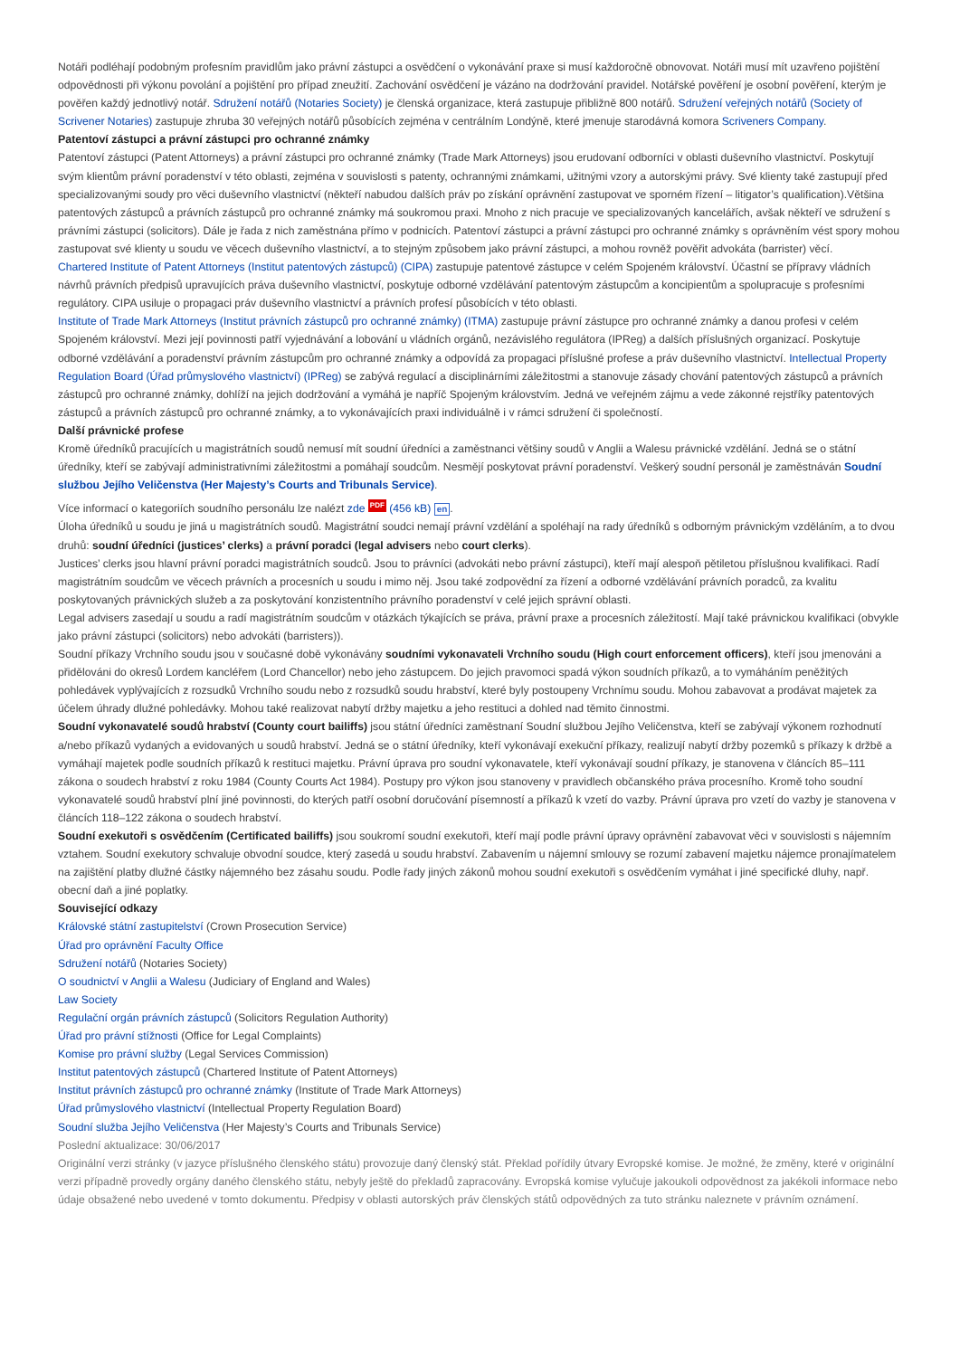Notáři podléhají podobným profesním pravidlům jako právní zástupci a osvědčení o vykonávání praxe si musí každoročně obnovovat. Notáři musí mít uzavřeno pojištění odpovědnosti při výkonu povolání a pojištění pro případ zneužití. Zachování osvědčení je vázáno na dodržování pravidel. Notářské pověření je osobní pověření, kterým je pověřen každý jednotlivý notář. Sdružení notářů (Notaries Society) je členská organizace, která zastupuje přibližně 800 notářů. Sdružení veřejných notářů (Society of Scrivener Notaries) zastupuje zhruba 30 veřejných notářů působících zejména v centrálním Londýně, které jmenuje starodávná komora Scriveners Company.
Patentoví zástupci a právní zástupci pro ochranné známky
Patentoví zástupci (Patent Attorneys) a právní zástupci pro ochranné známky (Trade Mark Attorneys) jsou erudovaní odborníci v oblasti duševního vlastnictví. Poskytují svým klientům právní poradenství v této oblasti, zejména v souvislosti s patenty, ochrannými známkami, užitnými vzory a autorskými právy. Své klienty také zastupují před specializovanými soudy pro věci duševního vlastnictví (někteří nabudou dalších práv po získání oprávnění zastupovat ve sporném řízení – litigator’s qualification).Většina patentových zástupců a právních zástupců pro ochranné známky má soukromou praxi. Mnoho z nich pracuje ve specializovaných kancelářích, avšak někteří ve sdružení s právními zástupci (solicitors). Dále je řada z nich zaměstnána přímo v podnicích. Patentoví zástupci a právní zástupci pro ochranné známky s oprávněním vést spory mohou zastupovat své klienty u soudu ve věcech duševního vlastnictví, a to stejným způsobem jako právní zástupci, a mohou rovněž pověřit advokáta (barrister) věcí.
Chartered Institute of Patent Attorneys (Institut patentových zástupců) (CIPA) zastupuje patentové zástupce v celém Spojeném království. Účastní se přípravy vládních návrhů právních předpisů upravujících práva duševního vlastnictví, poskytuje odborné vzdělávání patentovým zástupcům a koncipientům a spolupracuje s profesními regulátory. CIPA usiluje o propagaci práv duševního vlastnictví a právních profesí působících v této oblasti.
Institute of Trade Mark Attorneys (Institut právních zástupců pro ochranné známky) (ITMA) zastupuje právní zástupce pro ochranné známky a danou profesi v celém Spojeném království. Mezi její povinnosti patří vyjednávání a lobování u vládních orgánů, nezávislého regulátora (IPReg) a dalších příslušných organizací. Poskytuje odborné vzdělávání a poradenství právním zástupcům pro ochranné známky a odpovídá za propagaci příslušné profese a práv duševního vlastnictví. Intellectual Property Regulation Board (Úřad průmyslového vlastnictví) (IPReg) se zabývá regulací a disciplinárními záležitostmi a stanovuje zásady chování patentových zástupců a právních zástupců pro ochranné známky, dohlíží na jejich dodržování a vymáhá je napříč Spojeným královstvím. Jedná ve veřejném zájmu a vede zákonné rejstříky patentových zástupců a právních zástupců pro ochranné známky, a to vykonávajících praxi individuálně i v rámci sdružení či společností.
Další právnické profese
Kromě úředníků pracujících u magistrátních soudů nemusí mít soudní úředníci a zaměstnanci většiny soudů v Anglii a Walesu právnické vzdělání. Jedná se o státní úředníky, kteří se zabývají administrativními záležitostmi a pomáhají soudcům. Nesmějí poskytovat právní poradenství. Veškerý soudní personál je zaměstnáván Soudní službou Jejího Veličenstva (Her Majesty’s Courts and Tribunals Service).
Více informací o kategoriích soudního personálu lze nalézt zde PDF (456 kB) en.
Úloha úředníků u soudu je jiná u magistrátních soudů. Magistrátní soudci nemají právní vzdělání a spoléhají na rady úředníků s odborným právnickým vzděláním, a to dvou druhů: soudní úředníci (justices’ clerks) a právní poradci (legal advisers nebo court clerks).
Justices’ clerks jsou hlavní právní poradci magistrátních soudců. Jsou to právníci (advokáti nebo právní zástupci), kteří mají alespoň pětiletou příslušnou kvalifikaci. Radí magistrátním soudcům ve věcech právních a procesních u soudu i mimo něj. Jsou také zodpovědní za řízení a odborné vzdělávání právních poradců, za kvalitu poskytovaných právnických služeb a za poskytování konzistentního právního poradenství v celé jejich správní oblasti.
Legal advisers zasedají u soudu a radí magistrátním soudcům v otázkách týkajících se práva, právní praxe a procesních záležitostí. Mají také právnickou kvalifikaci (obvykle jako právní zástupci (solicitors) nebo advokáti (barristers)).
Soudní příkazy Vrchního soudu jsou v současné době vykonávány soudními vykonavateli Vrchního soudu (High court enforcement officers), kteří jsou jmenováni a přidělováni do okresů Lordem kancléřem (Lord Chancellor) nebo jeho zástupcem. Do jejich pravomoci spadá výkon soudních příkazů, a to vymáháním peněžitých pohledávek vyplývajících z rozsudků Vrchního soudu nebo z rozsudků soudu hrabství, které byly postoupeny Vrchnímu soudu. Mohou zabavovat a prodávat majetek za účelem úhrady dlužné pohledávky. Mohou také realizovat nabytí držby majetku a jeho restituci a dohled nad těmito činnostmi.
Soudní vykonavatelé soudů hrabství (County court bailiffs) jsou státní úředníci zaměstnaní Soudní službou Jejího Veličenstva, kteří se zabývají výkonem rozhodnutí a/nebo příkazů vydaných a evidovaných u soudů hrabství. Jedná se o státní úředníky, kteří vykonávají exekuční příkazy, realizují nabytí držby pozemků s příkazy k držbě a vymáhají majetek podle soudních příkazů k restituci majetku. Právní úprava pro soudní vykonavatele, kteří vykonávají soudní příkazy, je stanovena v článcích 85–111 zákona o soudech hrabství z roku 1984 (County Courts Act 1984). Postupy pro výkon jsou stanoveny v pravidlech občanského práva procesního. Kromě toho soudní vykonavatelé soudů hrabství plní jiné povinnosti, do kterých patří osobní doručování písemností a příkazů k vzetí do vazby. Právní úprava pro vzetí do vazby je stanovena v článcích 118–122 zákona o soudech hrabství.
Soudní exekutoři s osvědčením (Certificated bailiffs) jsou soukromí soudní exekutoři, kteří mají podle právní úpravy oprávnění zabavovat věci v souvislosti s nájemním vztahem. Soudní exekutory schvaluje obvodní soudce, který zasedá u soudu hrabství. Zabavením u nájemní smlouvy se rozumí zabavení majetku nájemce pronajímatelem na zajištění platby dlužné částky nájemného bez zásahu soudu. Podle řady jiných zákonů mohou soudní exekutoři s osvědčením vymáhat i jiné specifické dluhy, např. obecní daň a jiné poplatky.
Související odkazy
Královské státní zastupitelství (Crown Prosecution Service)
Úřad pro oprávnění Faculty Office
Sdružení notářů (Notaries Society)
O soudnictví v Anglii a Walesu (Judiciary of England and Wales)
Law Society
Regulační orgán právních zástupců (Solicitors Regulation Authority)
Úřad pro právní stížnosti (Office for Legal Complaints)
Komise pro právní služby (Legal Services Commission)
Institut patentových zástupců (Chartered Institute of Patent Attorneys)
Institut právních zástupců pro ochranné známky (Institute of Trade Mark Attorneys)
Úřad průmyslového vlastnictví (Intellectual Property Regulation Board)
Soudní služba Jejího Veličenstva (Her Majesty’s Courts and Tribunals Service)
Poslední aktualizace: 30/06/2017
Originální verzi stránky (v jazyce příslušného členského státu) provozuje daný členský stát. Překlad pořídily útvary Evropské komise. Je možné, že změny, které v originální verzi případně provedly orgány daného členského státu, nebyly ještě do překladů zapracovány. Evropská komise vylučuje jakoukoli odpovědnost za jakékoli informace nebo údaje obsažené nebo uvedené v tomto dokumentu. Předpisy v oblasti autorských práv členských států odpovědných za tuto stránku naleznete v právním oznámení.